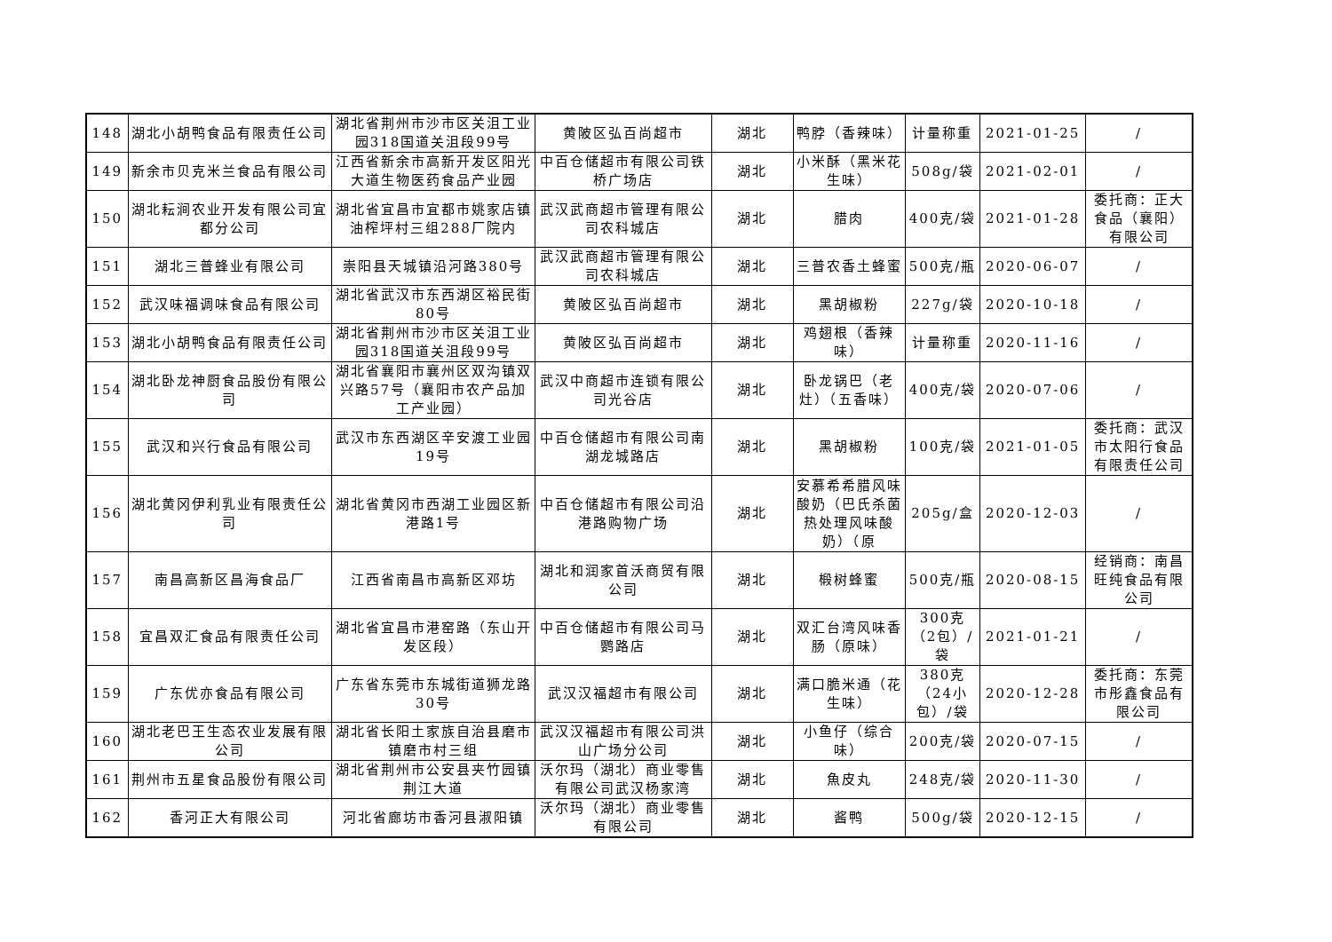| 148 | 湖北小胡鸭食品有限责任公司 | 湖北省荆州市沙市区关沮工业园318国道关沮段99号 | 黄陂区弘百尚超市 | 湖北 | 鸭脖（香辣味） | 计量称重 | 2021-01-25 | / |
| 149 | 新余市贝克米兰食品有限公司 | 江西省新余市高新开发区阳光大道生物医药食品产业园 | 中百仓储超市有限公司铁桥广场店 | 湖北 | 小米酥（黑米花生味） | 508g/袋 | 2021-02-01 | / |
| 150 | 湖北耘涧农业开发有限公司宜都分公司 | 湖北省宜昌市宜都市姚家店镇油榨坪村三组288厂院内 | 武汉武商超市管理有限公司农科城店 | 湖北 | 腊肉 | 400克/袋 | 2021-01-28 | 委托商：正大食品（襄阳）有限公司 |
| 151 | 湖北三普蜂业有限公司 | 崇阳县天城镇沿河路380号 | 武汉武商超市管理有限公司农科城店 | 湖北 | 三普农香土蜂蜜 | 500克/瓶 | 2020-06-07 | / |
| 152 | 武汉味福调味食品有限公司 | 湖北省武汉市东西湖区裕民街80号 | 黄陂区弘百尚超市 | 湖北 | 黑胡椒粉 | 227g/袋 | 2020-10-18 | / |
| 153 | 湖北小胡鸭食品有限责任公司 | 湖北省荆州市沙市区关沮工业园318国道关沮段99号 | 黄陂区弘百尚超市 | 湖北 | 鸡翅根（香辣味） | 计量称重 | 2020-11-16 | / |
| 154 | 湖北卧龙神厨食品股份有限公司 | 湖北省襄阳市襄州区双沟镇双兴路57号（襄阳市农产品加工产业园） | 武汉中商超市连锁有限公司光谷店 | 湖北 | 卧龙锅巴（老灶）（五香味） | 400克/袋 | 2020-07-06 | / |
| 155 | 武汉和兴行食品有限公司 | 武汉市东西湖区辛安渡工业园19号 | 中百仓储超市有限公司南湖龙城路店 | 湖北 | 黑胡椒粉 | 100克/袋 | 2021-01-05 | 委托商：武汉市太阳行食品有限责任公司 |
| 156 | 湖北黄冈伊利乳业有限责任公司 | 湖北省黄冈市西湖工业园区新港路1号 | 中百仓储超市有限公司沿港路购物广场 | 湖北 | 安慕希希腊风味酸奶（巴氏杀菌热处理风味酸奶）（原 | 205g/盒 | 2020-12-03 | / |
| 157 | 南昌高新区昌海食品厂 | 江西省南昌市高新区邓坊 | 湖北和润家首沃商贸有限公司 | 湖北 | 椴树蜂蜜 | 500克/瓶 | 2020-08-15 | 经销商：南昌旺纯食品有限公司 |
| 158 | 宜昌双汇食品有限责任公司 | 湖北省宜昌市港窑路（东山开发区段） | 中百仓储超市有限公司马鹦路店 | 湖北 | 双汇台湾风味香肠（原味） | 300克（2包）/袋 | 2021-01-21 | / |
| 159 | 广东优亦食品有限公司 | 广东省东莞市东城街道狮龙路30号 | 武汉汉福超市有限公司 | 湖北 | 满口脆米通（花生味） | 380克（24小包）/袋 | 2020-12-28 | 委托商：东莞市彤鑫食品有限公司 |
| 160 | 湖北老巴王生态农业发展有限公司 | 湖北省长阳土家族自治县磨市镇磨市村三组 | 武汉汉福超市有限公司洪山广场分公司 | 湖北 | 小鱼仔（综合味） | 200克/袋 | 2020-07-15 | / |
| 161 | 荆州市五星食品股份有限公司 | 湖北省荆州市公安县夹竹园镇荆江大道 | 沃尔玛（湖北）商业零售有限公司武汉杨家湾 | 湖北 | 魚皮丸 | 248克/袋 | 2020-11-30 | / |
| 162 | 香河正大有限公司 | 河北省廊坊市香河县淑阳镇 | 沃尔玛（湖北）商业零售有限公司 | 湖北 | 酱鸭 | 500g/袋 | 2020-12-15 | / |